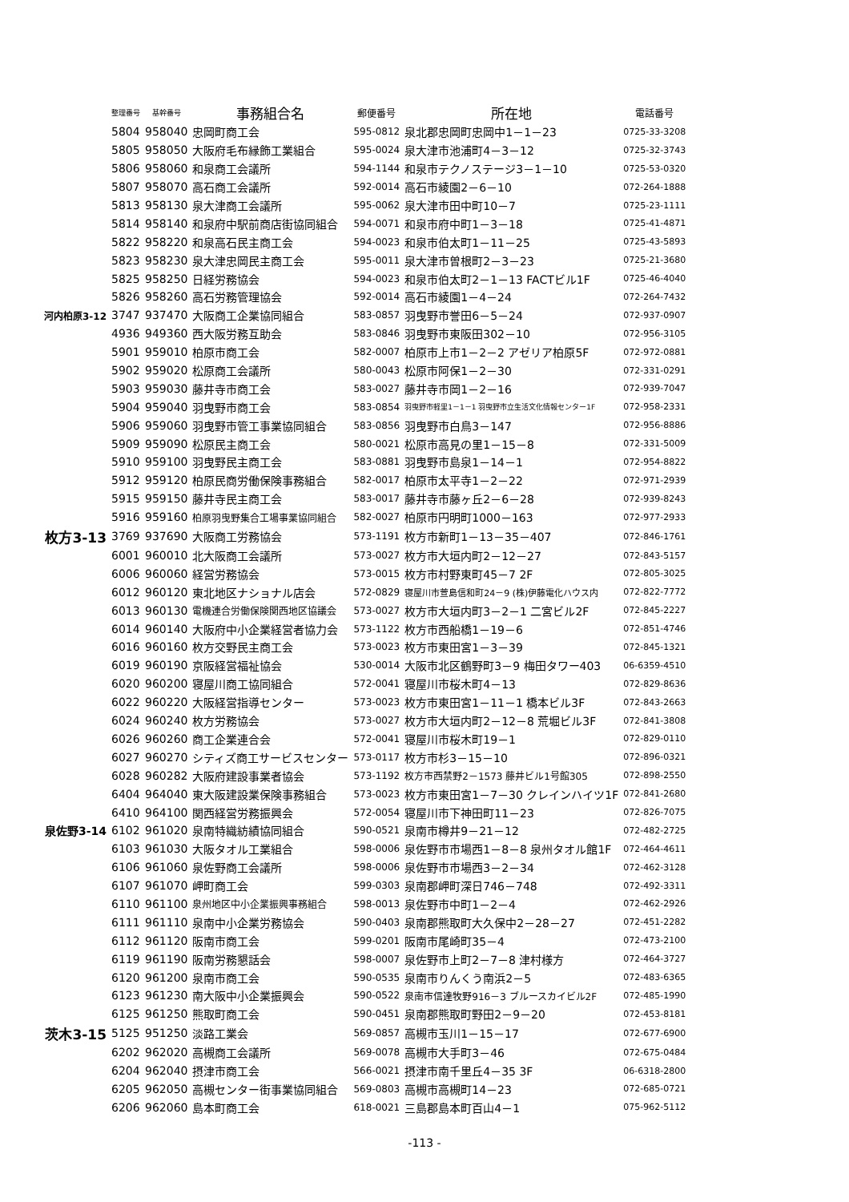| | 整理番号 | 基幹番号 | 事務組合名 | 郵便番号 | 所在地 | 電話番号 |
| --- | --- | --- | --- | --- | --- | --- |
| | 5804 | 958040 | 忠岡町商工会 | 595-0812 | 泉北郡忠岡町忠岡中1－1－23 | 0725-33-3208 |
| | 5805 | 958050 | 大阪府毛布縁飾工業組合 | 595-0024 | 泉大津市池浦町4－3－12 | 0725-32-3743 |
| | 5806 | 958060 | 和泉商工会議所 | 594-1144 | 和泉市テクノステージ3－1－10 | 0725-53-0320 |
| | 5807 | 958070 | 高石商工会議所 | 592-0014 | 高石市綾園2－6－10 | 072-264-1888 |
| | 5813 | 958130 | 泉大津商工会議所 | 595-0062 | 泉大津市田中町10－7 | 0725-23-1111 |
| | 5814 | 958140 | 和泉府中駅前商店街協同組合 | 594-0071 | 和泉市府中町1－3－18 | 0725-41-4871 |
| | 5822 | 958220 | 和泉高石民主商工会 | 594-0023 | 和泉市伯太町1－11－25 | 0725-43-5893 |
| | 5823 | 958230 | 泉大津忠岡民主商工会 | 595-0011 | 泉大津市曽根町2－3－23 | 0725-21-3680 |
| | 5825 | 958250 | 日経労務協会 | 594-0023 | 和泉市伯太町2－1－13 FACTビル1F | 0725-46-4040 |
| | 5826 | 958260 | 高石労務管理協会 | 592-0014 | 高石市綾園1－4－24 | 072-264-7432 |
| 河内柏原3-12 | 3747 | 937470 | 大阪商工企業協同組合 | 583-0857 | 羽曳野市誉田6－5－24 | 072-937-0907 |
| | 4936 | 949360 | 西大阪労務互助会 | 583-0846 | 羽曳野市東阪田302－10 | 072-956-3105 |
| | 5901 | 959010 | 柏原市商工会 | 582-0007 | 柏原市上市1－2－2 アゼリア柏原5F | 072-972-0881 |
| | 5902 | 959020 | 松原商工会議所 | 580-0043 | 松原市阿保1－2－30 | 072-331-0291 |
| | 5903 | 959030 | 藤井寺市商工会 | 583-0027 | 藤井寺市岡1－2－16 | 072-939-7047 |
| | 5904 | 959040 | 羽曳野市商工会 | 583-0854 | 羽曳野市軽里1－1－1 羽曳野市立生活文化情報センター1F | 072-958-2331 |
| | 5906 | 959060 | 羽曳野市管工事業協同組合 | 583-0856 | 羽曳野市白鳥3－147 | 072-956-8886 |
| | 5909 | 959090 | 松原民主商工会 | 580-0021 | 松原市高見の里1－15－8 | 072-331-5009 |
| | 5910 | 959100 | 羽曳野民主商工会 | 583-0881 | 羽曳野市島泉1－14－1 | 072-954-8822 |
| | 5912 | 959120 | 柏原民商労働保険事務組合 | 582-0017 | 柏原市太平寺1－2－22 | 072-971-2939 |
| | 5915 | 959150 | 藤井寺民主商工会 | 583-0017 | 藤井寺市藤ヶ丘2－6－28 | 072-939-8243 |
| | 5916 | 959160 | 柏原羽曳野集合工場事業協同組合 | 582-0027 | 柏原市円明町1000－163 | 072-977-2933 |
| 枚方3-13 | 3769 | 937690 | 大阪商工労務協会 | 573-1191 | 枚方市新町1－13－35－407 | 072-846-1761 |
| | 6001 | 960010 | 北大阪商工会議所 | 573-0027 | 枚方市大垣内町2－12－27 | 072-843-5157 |
| | 6006 | 960060 | 経営労務協会 | 573-0015 | 枚方市村野東町45－7 2F | 072-805-3025 |
| | 6012 | 960120 | 東北地区ナショナル店会 | 572-0829 | 寝屋川市萱島信和町24－9 (株)伊藤電化ハウス内 | 072-822-7772 |
| | 6013 | 960130 | 電機連合労働保険関西地区協議会 | 573-0027 | 枚方市大垣内町3－2－1 二宮ビル2F | 072-845-2227 |
| | 6014 | 960140 | 大阪府中小企業経営者協力会 | 573-1122 | 枚方市西船橋1－19－6 | 072-851-4746 |
| | 6016 | 960160 | 枚方交野民主商工会 | 573-0023 | 枚方市東田宮1－3－39 | 072-845-1321 |
| | 6019 | 960190 | 京阪経営福祉協会 | 530-0014 | 大阪市北区鶴野町3－9 梅田タワー403 | 06-6359-4510 |
| | 6020 | 960200 | 寝屋川商工協同組合 | 572-0041 | 寝屋川市桜木町4－13 | 072-829-8636 |
| | 6022 | 960220 | 大阪経営指導センター | 573-0023 | 枚方市東田宮1－11－1 橋本ビル3F | 072-843-2663 |
| | 6024 | 960240 | 枚方労務協会 | 573-0027 | 枚方市大垣内町2－12－8 荒堀ビル3F | 072-841-3808 |
| | 6026 | 960260 | 商工企業連合会 | 572-0041 | 寝屋川市桜木町19－1 | 072-829-0110 |
| | 6027 | 960270 | シティズ商工サービスセンター | 573-0117 | 枚方市杉3－15－10 | 072-896-0321 |
| | 6028 | 960282 | 大阪府建設事業者協会 | 573-1192 | 枚方市西禁野2－1573 藤井ビル1号館305 | 072-898-2550 |
| | 6404 | 964040 | 東大阪建設業保険事務組合 | 573-0023 | 枚方市東田宮1－7－30 クレインハイツ1F | 072-841-2680 |
| | 6410 | 964100 | 関西経営労務振興会 | 572-0054 | 寝屋川市下神田町11－23 | 072-826-7075 |
| 泉佐野3-14 | 6102 | 961020 | 泉南特織紡績協同組合 | 590-0521 | 泉南市樽井9－21－12 | 072-482-2725 |
| | 6103 | 961030 | 大阪タオル工業組合 | 598-0006 | 泉佐野市市場西1－8－8 泉州タオル館1F | 072-464-4611 |
| | 6106 | 961060 | 泉佐野商工会議所 | 598-0006 | 泉佐野市市場西3－2－34 | 072-462-3128 |
| | 6107 | 961070 | 岬町商工会 | 599-0303 | 泉南郡岬町深日746－748 | 072-492-3311 |
| | 6110 | 961100 | 泉州地区中小企業振興事務組合 | 598-0013 | 泉佐野市中町1－2－4 | 072-462-2926 |
| | 6111 | 961110 | 泉南中小企業労務協会 | 590-0403 | 泉南郡熊取町大久保中2－28－27 | 072-451-2282 |
| | 6112 | 961120 | 阪南市商工会 | 599-0201 | 阪南市尾崎町35－4 | 072-473-2100 |
| | 6119 | 961190 | 阪南労務懇話会 | 598-0007 | 泉佐野市上町2－7－8 津村様方 | 072-464-3727 |
| | 6120 | 961200 | 泉南市商工会 | 590-0535 | 泉南市りんくう南浜2－5 | 072-483-6365 |
| | 6123 | 961230 | 南大阪中小企業振興会 | 590-0522 | 泉南市信達牧野916－3 ブルースカイビル2F | 072-485-1990 |
| | 6125 | 961250 | 熊取町商工会 | 590-0451 | 泉南郡熊取町野田2－9－20 | 072-453-8181 |
| 茨木3-15 | 5125 | 951250 | 淡路工業会 | 569-0857 | 高槻市玉川1－15－17 | 072-677-6900 |
| | 6202 | 962020 | 高槻商工会議所 | 569-0078 | 高槻市大手町3－46 | 072-675-0484 |
| | 6204 | 962040 | 摂津市商工会 | 566-0021 | 摂津市南千里丘4－35 3F | 06-6318-2800 |
| | 6205 | 962050 | 高槻センター街事業協同組合 | 569-0803 | 高槻市高槻町14－23 | 072-685-0721 |
| | 6206 | 962060 | 島本町商工会 | 618-0021 | 三島郡島本町百山4－1 | 075-962-5112 |
-113 -